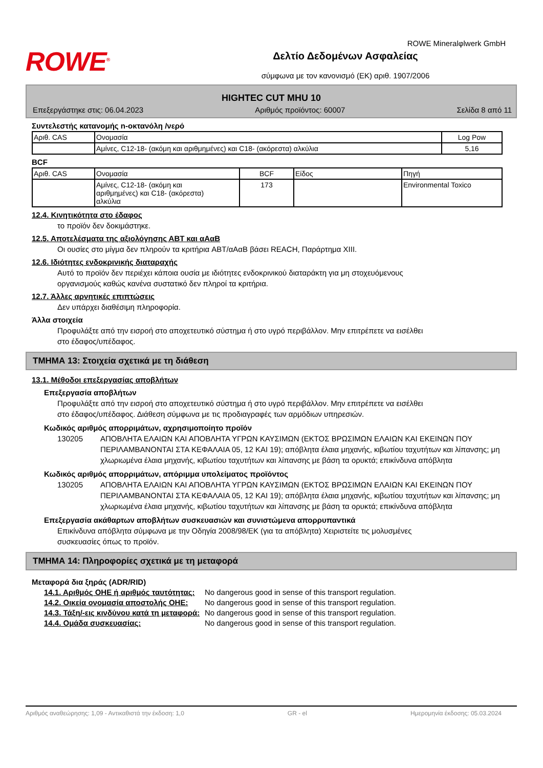ROWE<sup>®</sup>
Δελτίο Δεδομένων Ασφαλείας
σύμφωνα με τον κανονισμό (ΕΚ) αριθ. 1907/2006
ROWE Mineralφlwerk GmbH
HIGHTEC CUT MHU 10
Επεξεργάστηκε στις: 06.04.2023 Αριθμός προϊόντος: 60007 Σελίδα 8 από 11
Συντελεστής κατανομής n-οκτανόλη /νερό
| Αριθ. CAS | Ονομασία | Log Pow |
| --- | --- | --- |
| | Αμίνες, C12-18- (ακόμη και αριθμημένες) και C18- (ακόρεστα) αλκύλια | 5,16 |
BCF
| Αριθ. CAS | Ονομασία | BCF | Είδος | Πηγή |
| --- | --- | --- | --- | --- |
| | Αμίνες, C12-18- (ακόμη και αριθμημένες) και C18- (ακόρεστα) αλκύλια | 173 | | Environmental Toxico |
12.4. Κινητικότητα στο έδαφος
το προϊόν δεν δοκιμάστηκε.
12.5. Αποτελέσματα της αξιολόγησης ΑΒΤ και αΑαΒ
Οι ουσίες στο μίγμα δεν πληρούν τα κριτήρια ABT/αΑαΒ βάσει REACH, Παράρτημα XIII.
12.6. Ιδιότητες ενδοκρινικής διαταραχής
Αυτό το προϊόν δεν περιέχει κάποια ουσία με ιδιότητες ενδοκρινικού διαταράκτη για μη στοχευόμενους
οργανισμούς καθώς κανένα συστατικό δεν πληροί τα κριτήρια.
12.7. Άλλες αρνητικές επιπτώσεις
Δεν υπάρχει διαθέσιμη πληροφορία.
Άλλα στοιχεία
Προφυλάξτε από την εισροή στο αποχετευτικό σύστημα ή στο υγρό περιβάλλον. Μην επιτρέπετε να εισέλθει
στο έδαφος/υπέδαφος.
ΤΜΗΜΑ 13: Στοιχεία σχετικά με τη διάθεση
13.1. Μέθοδοι επεξεργασίας αποβλήτων
Επεξεργασία αποβλήτων
Προφυλάξτε από την εισροή στο αποχετευτικό σύστημα ή στο υγρό περιβάλλον. Μην επιτρέπετε να εισέλθει
στο έδαφος/υπέδαφος. Διάθεση σύμφωνα με τις προδιαγραφές των αρμόδιων υπηρεσιών.
Κωδικός αριθμός απορριμάτων, αχρησιμοποίητο προϊόν
130205 ΑΠΟΒΛΗΤΑ ΕΛΑΙΩΝ ΚΑΙ ΑΠΟΒΛΗΤΑ ΥΓΡΩΝ ΚΑΥΣΙΜΩΝ (ΕΚΤΟΣ ΒΡΩΣΙΜΩΝ ΕΛΑΙΩΝ ΚΑΙ ΕΚΕΙΝΩΝ ΠΟΥ ΠΕΡΙΛΑΜΒΑΝΟΝΤΑΙ ΣΤΑ ΚΕΦΑΛΑΙΑ 05, 12 ΚΑΙ 19); απόβλητα έλαια μηχανής, κιβωτίου ταχυτήτων και λίπανσης; μη χλωριωμένα έλαια μηχανής, κιβωτίου ταχυτήτων και λίπανσης με βάση τα ορυκτά; επικίνδυνα απόβλητα
Κωδικός αριθμός απορριμάτων, απόριμμα υπολείματος προϊόντος
130205 ΑΠΟΒΛΗΤΑ ΕΛΑΙΩΝ ΚΑΙ ΑΠΟΒΛΗΤΑ ΥΓΡΩΝ ΚΑΥΣΙΜΩΝ (ΕΚΤΟΣ ΒΡΩΣΙΜΩΝ ΕΛΑΙΩΝ ΚΑΙ ΕΚΕΙΝΩΝ ΠΟΥ ΠΕΡΙΛΑΜΒΑΝΟΝΤΑΙ ΣΤΑ ΚΕΦΑΛΑΙΑ 05, 12 ΚΑΙ 19); απόβλητα έλαια μηχανής, κιβωτίου ταχυτήτων και λίπανσης; μη χλωριωμένα έλαια μηχανής, κιβωτίου ταχυτήτων και λίπανσης με βάση τα ορυκτά; επικίνδυνα απόβλητα
Επεξεργασία ακάθαρτων αποβλήτων συσκευασιών και συνιστώμενα απορρυπαντικά
Επικίνδυνα απόβλητα σύμφωνα με την Οδηγία 2008/98/ΕΚ (για τα απόβλητα) Χειριστείτε τις μολυσμένες
συσκευασίες όπως το προϊόν.
ΤΜΗΜΑ 14: Πληροφορίες σχετικά με τη μεταφορά
Μεταφορά δια ξηράς (ADR/RID)
14.1. Αριθμός ΟΗΕ ή αριθμός ταυτότητας: No dangerous good in sense of this transport regulation.
14.2. Οικεία ονομασία αποστολής ΟΗΕ: No dangerous good in sense of this transport regulation.
14.3. Τάξη/-εις κινδύνου κατά τη μεταφορά: No dangerous good in sense of this transport regulation.
14.4. Ομάδα συσκευασίας: No dangerous good in sense of this transport regulation.
Αριθμός αναθεώρησης: 1,09 - Αντικαθιστά την έκδοση: 1,0 GR - el Ημερομηνία έκδοσης: 05.03.2024